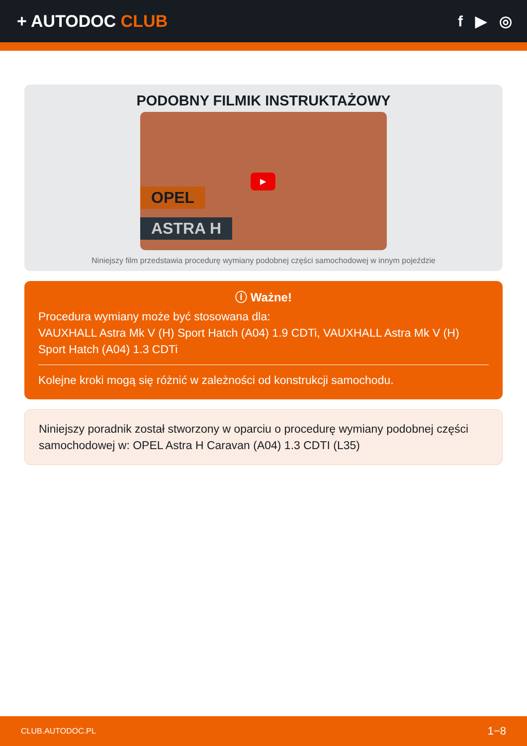+ AUTODOC CLUB f ▶ ◎
PODOBNY FILMIK INSTRUKTAŻOWY
OPEL
ASTRA H
▶
Niniejszy film przedstawia procedurę wymiany podobnej części samochodowej w innym pojeździe
ⓘ Ważne!
Procedura wymiany może być stosowana dla:
VAUXHALL Astra Mk V (H) Sport Hatch (A04) 1.9 CDTi, VAUXHALL Astra Mk V (H) Sport Hatch (A04) 1.3 CDTi
Kolejne kroki mogą się różnić w zależności od konstrukcji samochodu.
Niniejszy poradnik został stworzony w oparciu o procedurę wymiany podobnej części samochodowej w: OPEL Astra H Caravan (A04) 1.3 CDTI (L35)
CLUB.AUTODOC.PL 1−8